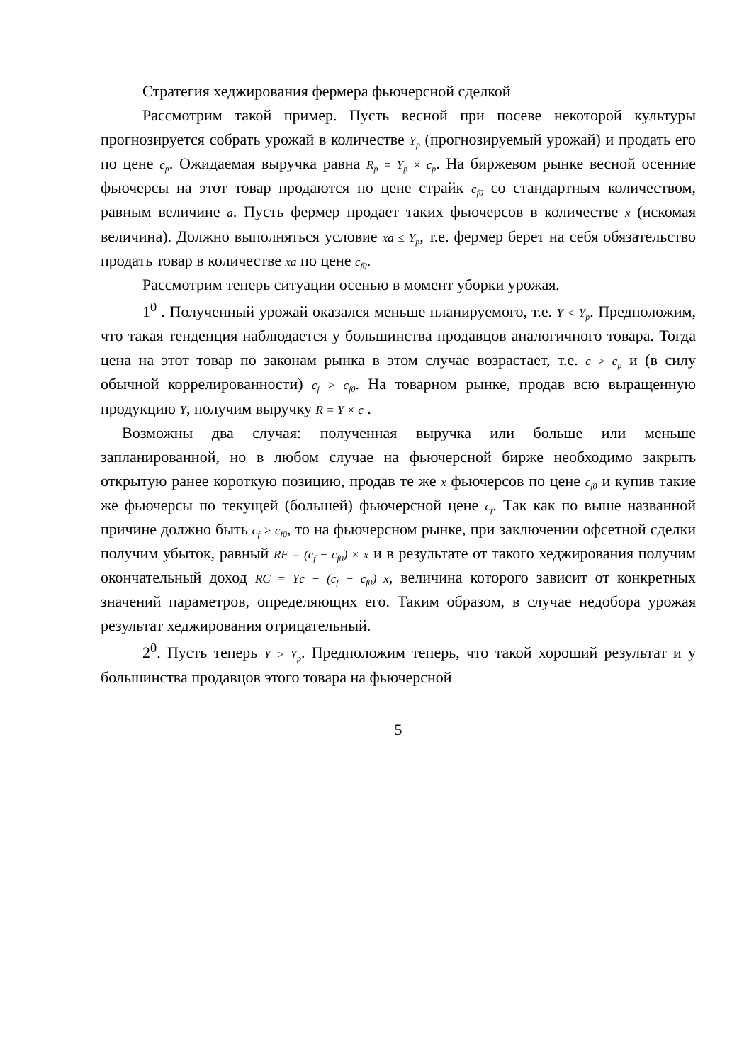Стратегия хеджирования фермера фьючерсной сделкой
Рассмотрим такой пример. Пусть весной при посеве некоторой культуры прогнозируется собрать урожай в количестве Y<sub>p</sub> (прогнозируемый урожай) и продать его по цене c<sub>p</sub>. Ожидаемая выручка равна R<sub>p</sub> = Y<sub>p</sub> × c<sub>p</sub>. На биржевом рынке весной осенние фьючерсы на этот товар продаются по цене страйк c<sub>f0</sub> со стандартным количеством, равным величине a. Пусть фермер продает таких фьючерсов в количестве x (искомая величина). Должно выполняться условие xa ≤ Y<sub>p</sub>, т.е. фермер берет на себя обязательство продать товар в количестве xa по цене c<sub>f0</sub>.
Рассмотрим теперь ситуации осенью в момент уборки урожая.
1<sup>0</sup> . Полученный урожай оказался меньше планируемого, т.е. Y < Y<sub>p</sub>. Предположим, что такая тенденция наблюдается у большинства продавцов аналогичного товара. Тогда цена на этот товар по законам рынка в этом случае возрастает, т.е. c > c<sub>p</sub> и (в силу обычной коррелированности) c<sub>f</sub> > c<sub>f0</sub>. На товарном рынке, продав всю выращенную продукцию Y, получим выручку R = Y × c .
Возможны два случая: полученная выручка или больше или меньше запланированной, но в любом случае на фьючерсной бирже необходимо закрыть открытую ранее короткую позицию, продав те же x фьючерсов по цене c<sub>f0</sub> и купив такие же фьючерсы по текущей (большей) фьючерсной цене c<sub>f</sub>. Так как по выше названной причине должно быть c<sub>f</sub> > c<sub>f0</sub>, то на фьючерсном рынке, при заключении офсетной сделки получим убыток, равный RF = (c<sub>f</sub> − c<sub>f0</sub>) × x и в результате от такого хеджирования получим окончательный доход RC = Yc − (c<sub>f</sub> − c<sub>f0</sub>) x, величина которого зависит от конкретных значений параметров, определяющих его. Таким образом, в случае недобора урожая результат хеджирования отрицательный.
2<sup>0</sup>. Пусть теперь Y > Y<sub>p</sub>. Предположим теперь, что такой хороший результат и у большинства продавцов этого товара на фьючерсной
5